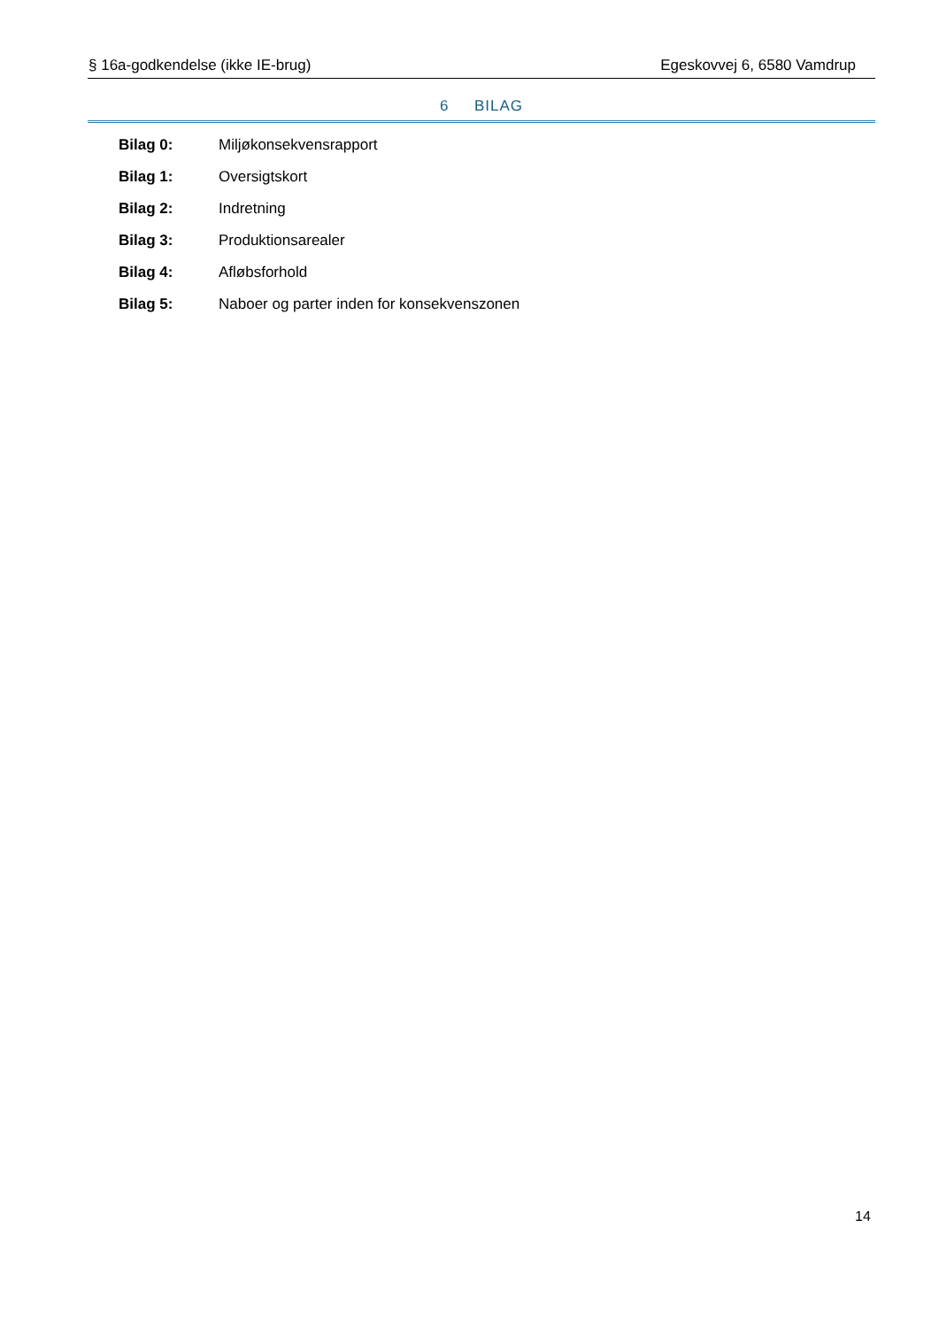§ 16a-godkendelse (ikke IE-brug) Egeskovvej 6, 6580 Vamdrup
6 BILAG
Bilag 0: Miljøkonsekvensrapport
Bilag 1: Oversigtskort
Bilag 2: Indretning
Bilag 3: Produktionsarealer
Bilag 4: Afløbsforhold
Bilag 5: Naboer og parter inden for konsekvenszonen
14